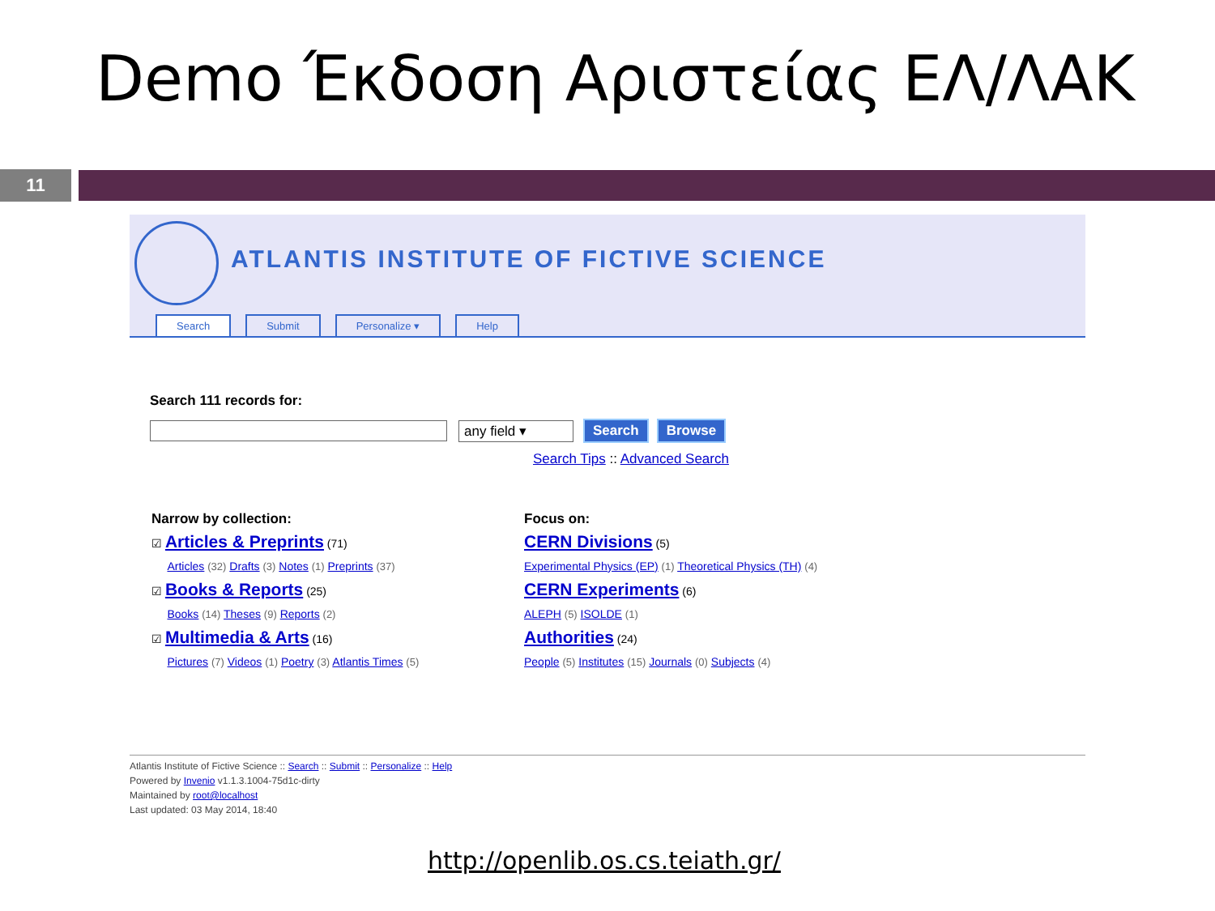Demo Έκδοση Αριστείας ΕΛ/ΛΑΚ
11
ATLANTIS INSTITUTE OF FICTIVE SCIENCE
Search Submit Personalize ▾ Help
Search 111 records for:
any field ▾ Search Browse
Search Tips :: Advanced Search
Narrow by collection:
☑ Articles & Preprints (71)
Articles (32) Drafts (3) Notes (1) Preprints (37)
☑ Books & Reports (25)
Books (14) Theses (9) Reports (2)
☑ Multimedia & Arts (16)
Pictures (7) Videos (1) Poetry (3) Atlantis Times (5)
Focus on:
CERN Divisions (5)
Experimental Physics (EP) (1) Theoretical Physics (TH) (4)
CERN Experiments (6)
ALEPH (5) ISOLDE (1)
Authorities (24)
People (5) Institutes (15) Journals (0) Subjects (4)
Atlantis Institute of Fictive Science :: Search :: Submit :: Personalize :: Help
Powered by Invenio v1.1.3.1004-75d1c-dirty
Maintained by root@localhost
Last updated: 03 May 2014, 18:40
http://openlib.os.cs.teiath.gr/